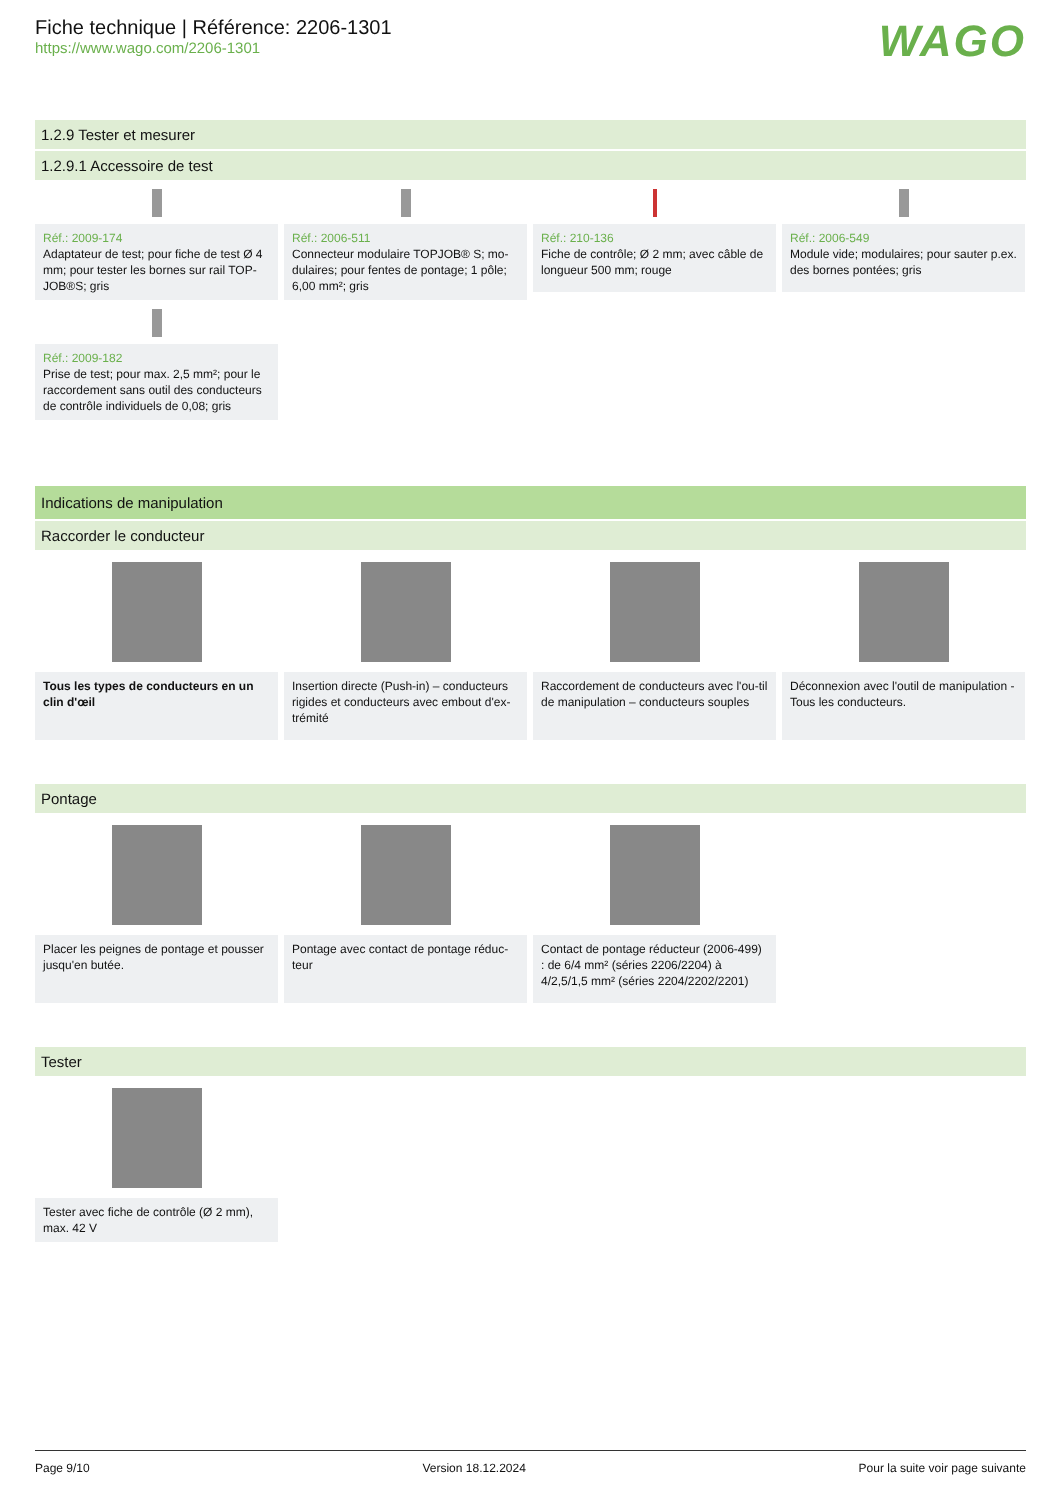Fiche technique | Référence: 2206-1301
https://www.wago.com/2206-1301
WAGO
1.2.9 Tester et mesurer
1.2.9.1 Accessoire de test
Réf.: 2009-174
Adaptateur de test; pour fiche de test Ø 4 mm; pour tester les bornes sur rail TOP-JOB®S; gris
Réf.: 2006-511
Connecteur modulaire TOPJOB® S; mo-dulaires; pour fentes de pontage; 1 pôle; 6,00 mm²; gris
Réf.: 210-136
Fiche de contrôle; Ø 2 mm; avec câble de longueur 500 mm; rouge
Réf.: 2006-549
Module vide; modulaires; pour sauter p.ex. des bornes pontées; gris
Réf.: 2009-182
Prise de test; pour max. 2,5 mm²; pour le raccordement sans outil des conducteurs de contrôle individuels de 0,08; gris
Indications de manipulation
Raccorder le conducteur
Tous les types de conducteurs en un clin d'œil
Insertion directe (Push-in) – conducteurs rigides et conducteurs avec embout d'ex-trémité
Raccordement de conducteurs avec l'ou-til de manipulation – conducteurs souples
Déconnexion avec l'outil de manipulation - Tous les conducteurs.
Pontage
Placer les peignes de pontage et pousser jusqu'en butée.
Pontage avec contact de pontage réduc-teur
Contact de pontage réducteur (2006-499) : de 6/4 mm² (séries 2206/2204) à 4/2,5/1,5 mm² (séries 2204/2202/2201)
Tester
Tester avec fiche de contrôle (Ø 2 mm), max. 42 V
Page 9/10 Version 18.12.2024 Pour la suite voir page suivante